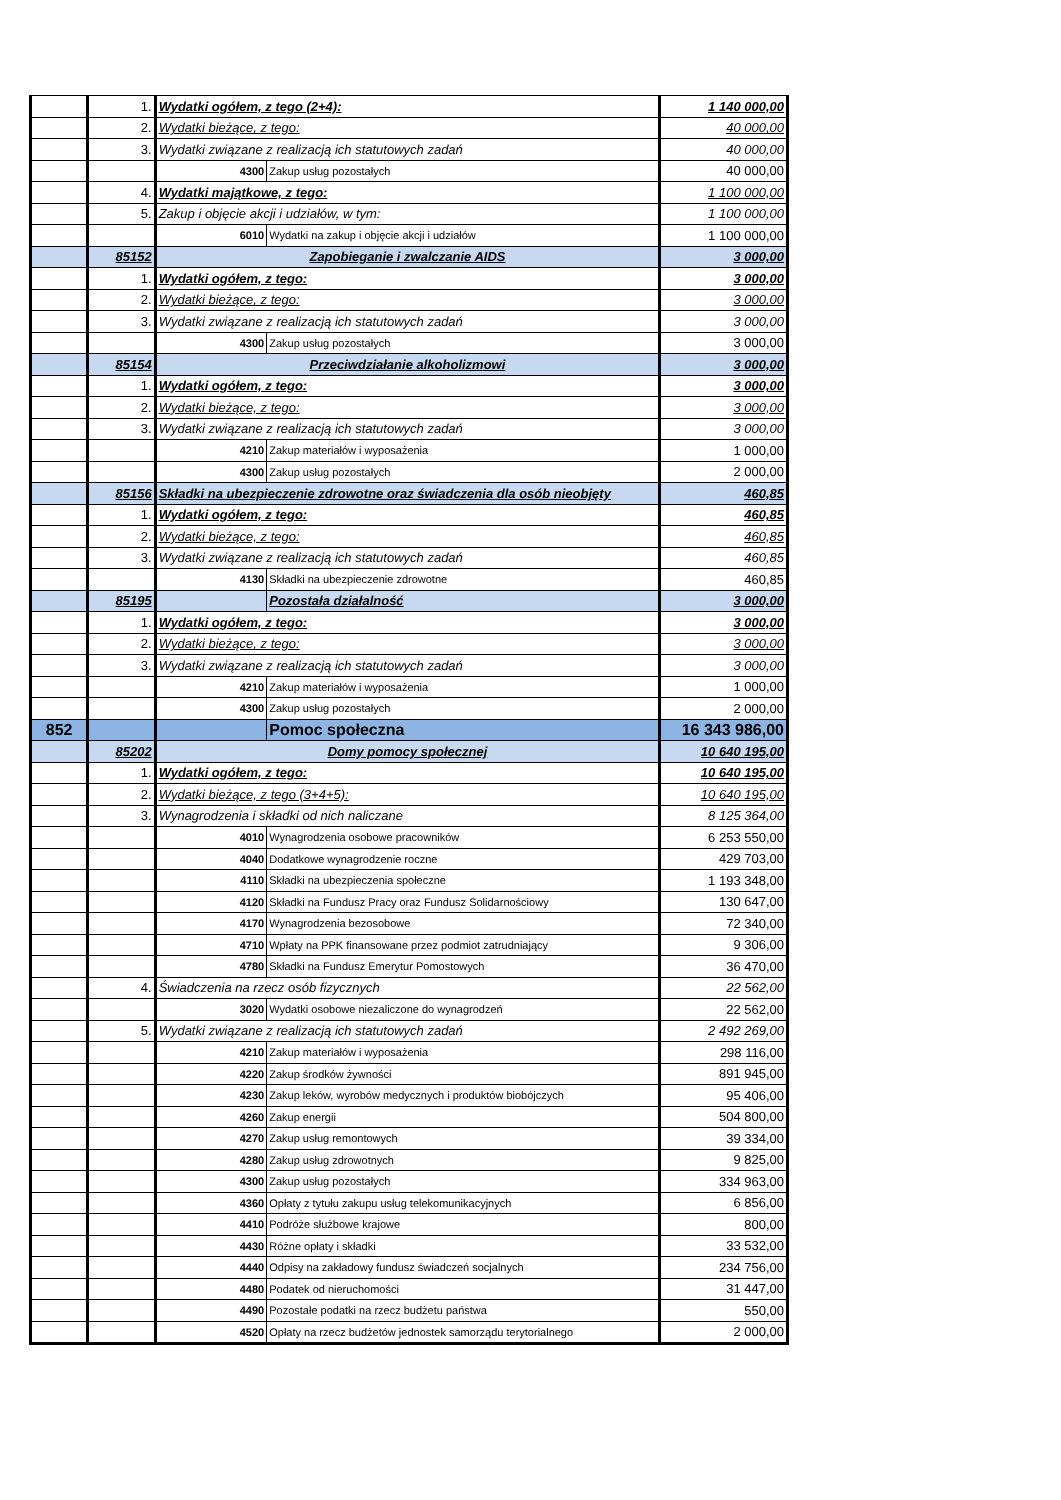| | 1. | Wydatki ogółem, z tego (2+4): | | 1 140 000,00 |
| | 2. | Wydatki bieżące, z tego: | | 40 000,00 |
| | 3. | Wydatki związane z realizacją ich statutowych zadań | | 40 000,00 |
| | | 4300 | Zakup usług pozostałych | 40 000,00 |
| | 4. | Wydatki majątkowe, z tego: | | 1 100 000,00 |
| | 5. | Zakup i objęcie akcji i udziałów, w tym: | | 1 100 000,00 |
| | | 6010 | Wydatki na zakup i objęcie akcji i udziałów | 1 100 000,00 |
| | 85152 | Zapobieganie i zwalczanie AIDS | | 3 000,00 |
| | 1. | Wydatki ogółem, z tego: | | 3 000,00 |
| | 2. | Wydatki bieżące, z tego: | | 3 000,00 |
| | 3. | Wydatki związane z realizacją ich statutowych zadań | | 3 000,00 |
| | | 4300 | Zakup usług pozostałych | 3 000,00 |
| | 85154 | Przeciwdziałanie alkoholizmowi | | 3 000,00 |
| | 1. | Wydatki ogółem, z tego: | | 3 000,00 |
| | 2. | Wydatki bieżące, z tego: | | 3 000,00 |
| | 3. | Wydatki związane z realizacją ich statutowych zadań | | 3 000,00 |
| | | 4210 | Zakup materiałów i wyposażenia | 1 000,00 |
| | | 4300 | Zakup usług pozostałych | 2 000,00 |
| | 85156 | Składki na ubezpieczenie zdrowotne oraz świadczenia dla osób nieobjęty | | 460,85 |
| | 1. | Wydatki ogółem, z tego: | | 460,85 |
| | 2. | Wydatki bieżące, z tego: | | 460,85 |
| | 3. | Wydatki związane z realizacją ich statutowych zadań | | 460,85 |
| | | 4130 | Składki na ubezpieczenie zdrowotne | 460,85 |
| | 85195 | | Pozostała działalność | 3 000,00 |
| | 1. | Wydatki ogółem, z tego: | | 3 000,00 |
| | 2. | Wydatki bieżące, z tego: | | 3 000,00 |
| | 3. | Wydatki związane z realizacją ich statutowych zadań | | 3 000,00 |
| | | 4210 | Zakup materiałów i wyposażenia | 1 000,00 |
| | | 4300 | Zakup usług pozostałych | 2 000,00 |
| 852 | | | Pomoc społeczna | 16 343 986,00 |
| | 85202 | Domy pomocy społecznej | | 10 640 195,00 |
| | 1. | Wydatki ogółem, z tego: | | 10 640 195,00 |
| | 2. | Wydatki bieżące, z tego (3+4+5): | | 10 640 195,00 |
| | 3. | Wynagrodzenia i składki od nich naliczane | | 8 125 364,00 |
| | | 4010 | Wynagrodzenia osobowe pracowników | 6 253 550,00 |
| | | 4040 | Dodatkowe wynagrodzenie roczne | 429 703,00 |
| | | 4110 | Składki na ubezpieczenia społeczne | 1 193 348,00 |
| | | 4120 | Składki na Fundusz Pracy oraz Fundusz Solidarnościowy | 130 647,00 |
| | | 4170 | Wynagrodzenia bezosobowe | 72 340,00 |
| | | 4710 | Wpłaty na PPK finansowane przez podmiot zatrudniający | 9 306,00 |
| | | 4780 | Składki na Fundusz Emerytur Pomostowych | 36 470,00 |
| | 4. | Świadczenia na rzecz osób fizycznych | | 22 562,00 |
| | | 3020 | Wydatki osobowe niezaliczone do wynagrodzeń | 22 562,00 |
| | 5. | Wydatki związane z realizacją ich statutowych zadań | | 2 492 269,00 |
| | | 4210 | Zakup materiałów i wyposażenia | 298 116,00 |
| | | 4220 | Zakup środków żywności | 891 945,00 |
| | | 4230 | Zakup leków, wyrobów medycznych i produktów biobójczych | 95 406,00 |
| | | 4260 | Zakup energii | 504 800,00 |
| | | 4270 | Zakup usług remontowych | 39 334,00 |
| | | 4280 | Zakup usług zdrowotnych | 9 825,00 |
| | | 4300 | Zakup usług pozostałych | 334 963,00 |
| | | 4360 | Opłaty z tytułu zakupu usług telekomunikacyjnych | 6 856,00 |
| | | 4410 | Podróże służbowe krajowe | 800,00 |
| | | 4430 | Różne opłaty i składki | 33 532,00 |
| | | 4440 | Odpisy na zakładowy fundusz świadczeń socjalnych | 234 756,00 |
| | | 4480 | Podatek od nieruchomości | 31 447,00 |
| | | 4490 | Pozostałe podatki na rzecz budżetu państwa | 550,00 |
| | | 4520 | Opłaty na rzecz budżetów jednostek samorządu terytorialnego | 2 000,00 |